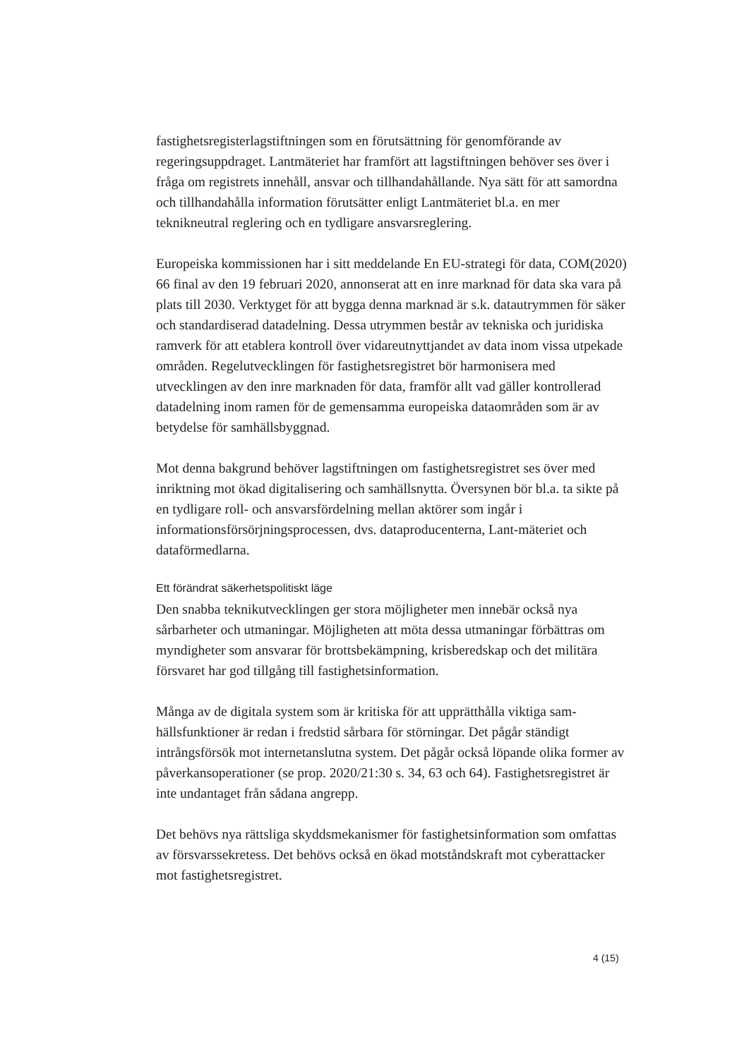fastighetsregisterlagstiftningen som en förutsättning för genomförande av regeringsuppdraget. Lantmäteriet har framfört att lagstiftningen behöver ses över i fråga om registrets innehåll, ansvar och tillhandahållande. Nya sätt för att samordna och tillhandahålla information förutsätter enligt Lantmäteriet bl.a. en mer teknikneutral reglering och en tydligare ansvarsreglering.
Europeiska kommissionen har i sitt meddelande En EU-strategi för data, COM(2020) 66 final av den 19 februari 2020, annonserat att en inre marknad för data ska vara på plats till 2030. Verktyget för att bygga denna marknad är s.k. datautrymmen för säker och standardiserad datadelning. Dessa utrymmen består av tekniska och juridiska ramverk för att etablera kontroll över vidareutnyttjandet av data inom vissa utpekade områden. Regelutvecklingen för fastighetsregistret bör harmonisera med utvecklingen av den inre marknaden för data, framför allt vad gäller kontrollerad datadelning inom ramen för de gemensamma europeiska dataområden som är av betydelse för samhällsbyggnad.
Mot denna bakgrund behöver lagstiftningen om fastighetsregistret ses över med inriktning mot ökad digitalisering och samhällsnytta. Översynen bör bl.a. ta sikte på en tydligare roll- och ansvarsfördelning mellan aktörer som ingår i informationsförsörjningsprocessen, dvs. dataproducenterna, Lant-mäteriet och dataförmedlarna.
Ett förändrat säkerhetspolitiskt läge
Den snabba teknikutvecklingen ger stora möjligheter men innebär också nya sårbarheter och utmaningar. Möjligheten att möta dessa utmaningar förbättras om myndigheter som ansvarar för brottsbekämpning, krisberedskap och det militära försvaret har god tillgång till fastighetsinformation.
Många av de digitala system som är kritiska för att upprätthålla viktiga sam-hällsfunktioner är redan i fredstid sårbara för störningar. Det pågår ständigt intrångsförsök mot internetanslutna system. Det pågår också löpande olika former av påverkansoperationer (se prop. 2020/21:30 s. 34, 63 och 64). Fastighetsregistret är inte undantaget från sådana angrepp.
Det behövs nya rättsliga skyddsmekanismer för fastighetsinformation som omfattas av försvarssekretess. Det behövs också en ökad motståndskraft mot cyberattacker mot fastighetsregistret.
4 (15)